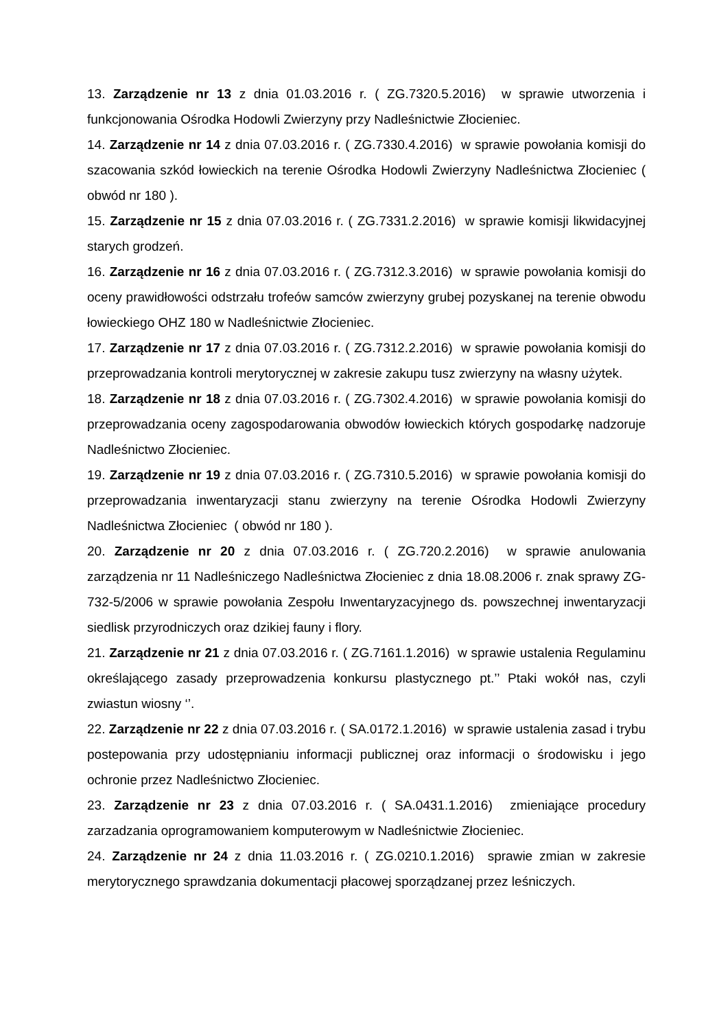13. Zarządzenie nr 13 z dnia 01.03.2016 r. ( ZG.7320.5.2016) w sprawie utworzenia i funkcjonowania Ośrodka Hodowli Zwierzyny przy Nadleśnictwie Złocieniec.
14. Zarządzenie nr 14 z dnia 07.03.2016 r. ( ZG.7330.4.2016) w sprawie powołania komisji do szacowania szkód łowieckich na terenie Ośrodka Hodowli Zwierzyny Nadleśnictwa Złocieniec ( obwód nr 180 ).
15. Zarządzenie nr 15 z dnia 07.03.2016 r. ( ZG.7331.2.2016) w sprawie komisji likwidacyjnej starych grodzeń.
16. Zarządzenie nr 16 z dnia 07.03.2016 r. ( ZG.7312.3.2016) w sprawie powołania komisji do oceny prawidłowości odstrzału trofeów samców zwierzyny grubej pozyskanej na terenie obwodu łowieckiego OHZ 180 w Nadleśnictwie Złocieniec.
17. Zarządzenie nr 17 z dnia 07.03.2016 r. ( ZG.7312.2.2016) w sprawie powołania komisji do przeprowadzania kontroli merytorycznej w zakresie zakupu tusz zwierzyny na własny użytek.
18. Zarządzenie nr 18 z dnia 07.03.2016 r. ( ZG.7302.4.2016) w sprawie powołania komisji do przeprowadzania oceny zagospodarowania obwodów łowieckich których gospodarkę nadzoruje Nadleśnictwo Złocieniec.
19. Zarządzenie nr 19 z dnia 07.03.2016 r. ( ZG.7310.5.2016) w sprawie powołania komisji do przeprowadzania inwentaryzacji stanu zwierzyny na terenie Ośrodka Hodowli Zwierzyny Nadleśnictwa Złocieniec ( obwód nr 180 ).
20. Zarządzenie nr 20 z dnia 07.03.2016 r. ( ZG.720.2.2016) w sprawie anulowania zarządzenia nr 11 Nadleśniczego Nadleśnictwa Złocieniec z dnia 18.08.2006 r. znak sprawy ZG-732-5/2006 w sprawie powołania Zespołu Inwentaryzacyjnego ds. powszechnej inwentaryzacji siedlisk przyrodniczych oraz dzikiej fauny i flory.
21. Zarządzenie nr 21 z dnia 07.03.2016 r. ( ZG.7161.1.2016) w sprawie ustalenia Regulaminu określającego zasady przeprowadzenia konkursu plastycznego pt.’’ Ptaki wokół nas, czyli zwiastun wiosny ‘’.
22. Zarządzenie nr 22 z dnia 07.03.2016 r. ( SA.0172.1.2016) w sprawie ustalenia zasad i trybu postepowania przy udostępnianiu informacji publicznej oraz informacji o środowisku i jego ochronie przez Nadleśnictwo Złocieniec.
23. Zarządzenie nr 23 z dnia 07.03.2016 r. ( SA.0431.1.2016) zmieniające procedury zarzadzania oprogramowaniem komputerowym w Nadleśnictwie Złocieniec.
24. Zarządzenie nr 24 z dnia 11.03.2016 r. ( ZG.0210.1.2016) sprawie zmian w zakresie merytorycznego sprawdzania dokumentacji płacowej sporządzanej przez leśniczych.